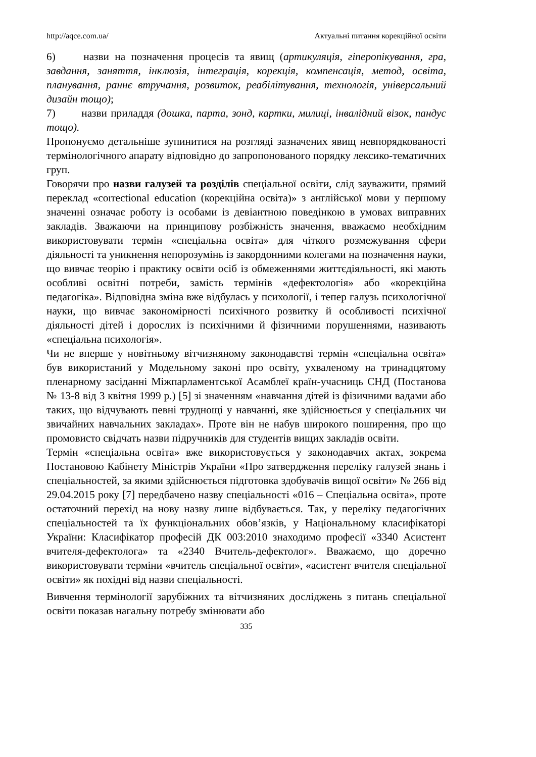http://aqce.com.ua/ Актуальні питання корекційної освіти
6) назви на позначення процесів та явищ (артикуляція, гіперопікування, гра, завдання, заняття, інклюзія, інтеграція, корекція, компенсація, метод, освіта, планування, раннє втручання, розвиток, реабілітування, технологія, універсальний дизайн тощо);
7) назви приладдя (дошка, парта, зонд, картки, милиці, інвалідний візок, пандус тощо).
Пропонуємо детальніше зупинитися на розгляді зазначених явищ невпорядкованості термінологічного апарату відповідно до запропонованого порядку лексико-тематичних груп.
Говорячи про назви галузей та розділів спеціальної освіти, слід зауважити, прямий переклад «correctional education (корекційна освіта)» з англійської мови у першому значенні означає роботу із особами із девіантною поведінкою в умовах виправних закладів. Зважаючи на принципову розбіжність значення, вважаємо необхідним використовувати термін «спеціальна освіта» для чіткого розмежування сфери діяльності та уникнення непорозумінь із закордонними колегами на позначення науки, що вивчає теорію і практику освіти осіб із обмеженнями життєдіяльності, які мають особливі освітні потреби, замість термінів «дефектологія» або «корекційна педагогіка». Відповідна зміна вже відбулась у психології, і тепер галузь психологічної науки, що вивчає закономірності психічного розвитку й особливості психічної діяльності дітей і дорослих із психічними й фізичними порушеннями, називають «спеціальна психологія».
Чи не вперше у новітньому вітчизняному законодавстві термін «спеціальна освіта» був використаний у Модельному законі про освіту, ухваленому на тринадцятому пленарному засіданні Міжпарламентської Асамблеї країн-учасниць СНД (Постанова № 13-8 від 3 квітня 1999 р.) [5] зі значенням «навчання дітей із фізичними вадами або таких, що відчувають певні труднощі у навчанні, яке здійснюється у спеціальних чи звичайних навчальних закладах». Проте він не набув широкого поширення, про що промовисто свідчать назви підручників для студентів вищих закладів освіти.
Термін «спеціальна освіта» вже використовується у законодавчих актах, зокрема Постановою Кабінету Міністрів України «Про затвердження переліку галузей знань і спеціальностей, за якими здійснюється підготовка здобувачів вищої освіти» № 266 від 29.04.2015 року [7] передбачено назву спеціальності «016 – Спеціальна освіта», проте остаточний перехід на нову назву лише відбувається. Так, у переліку педагогічних спеціальностей та їх функціональних обов’язків, у Національному класифікаторі України: Класифікатор професій ДК 003:2010 знаходимо професії «3340 Асистент вчителя-дефектолога» та «2340 Вчитель-дефектолог». Вважаємо, що доречно використовувати терміни «вчитель спеціальної освіти», «асистент вчителя спеціальної освіти» як похідні від назви спеціальності.
Вивчення термінології зарубіжних та вітчизняних досліджень з питань спеціальної освіти показав нагальну потребу змінювати або
335